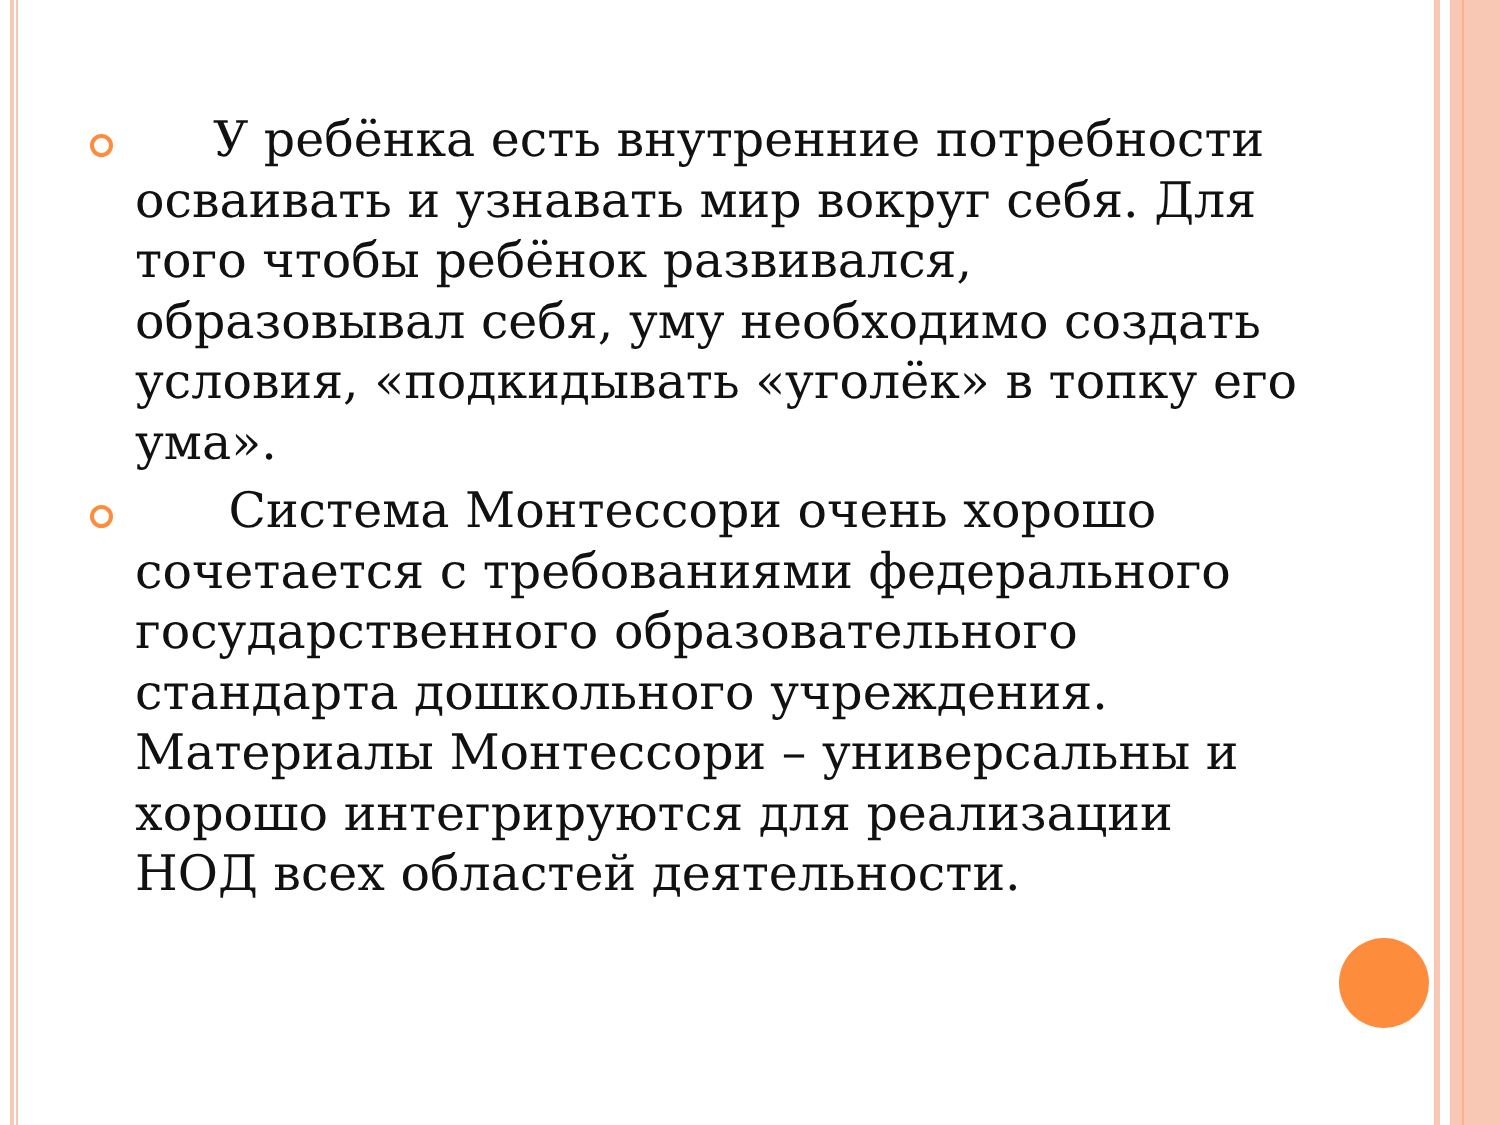У ребёнка есть внутренние потребности осваивать и узнавать мир вокруг себя. Для того чтобы ребёнок развивался, образовывал себя, уму необходимо создать условия, «подкидывать «уголёк» в топку его ума».
Система Монтессори очень хорошо сочетается с требованиями федерального государственного образовательного стандарта дошкольного учреждения. Материалы Монтессори – универсальны и хорошо интегрируются для реализации НОД всех областей деятельности.